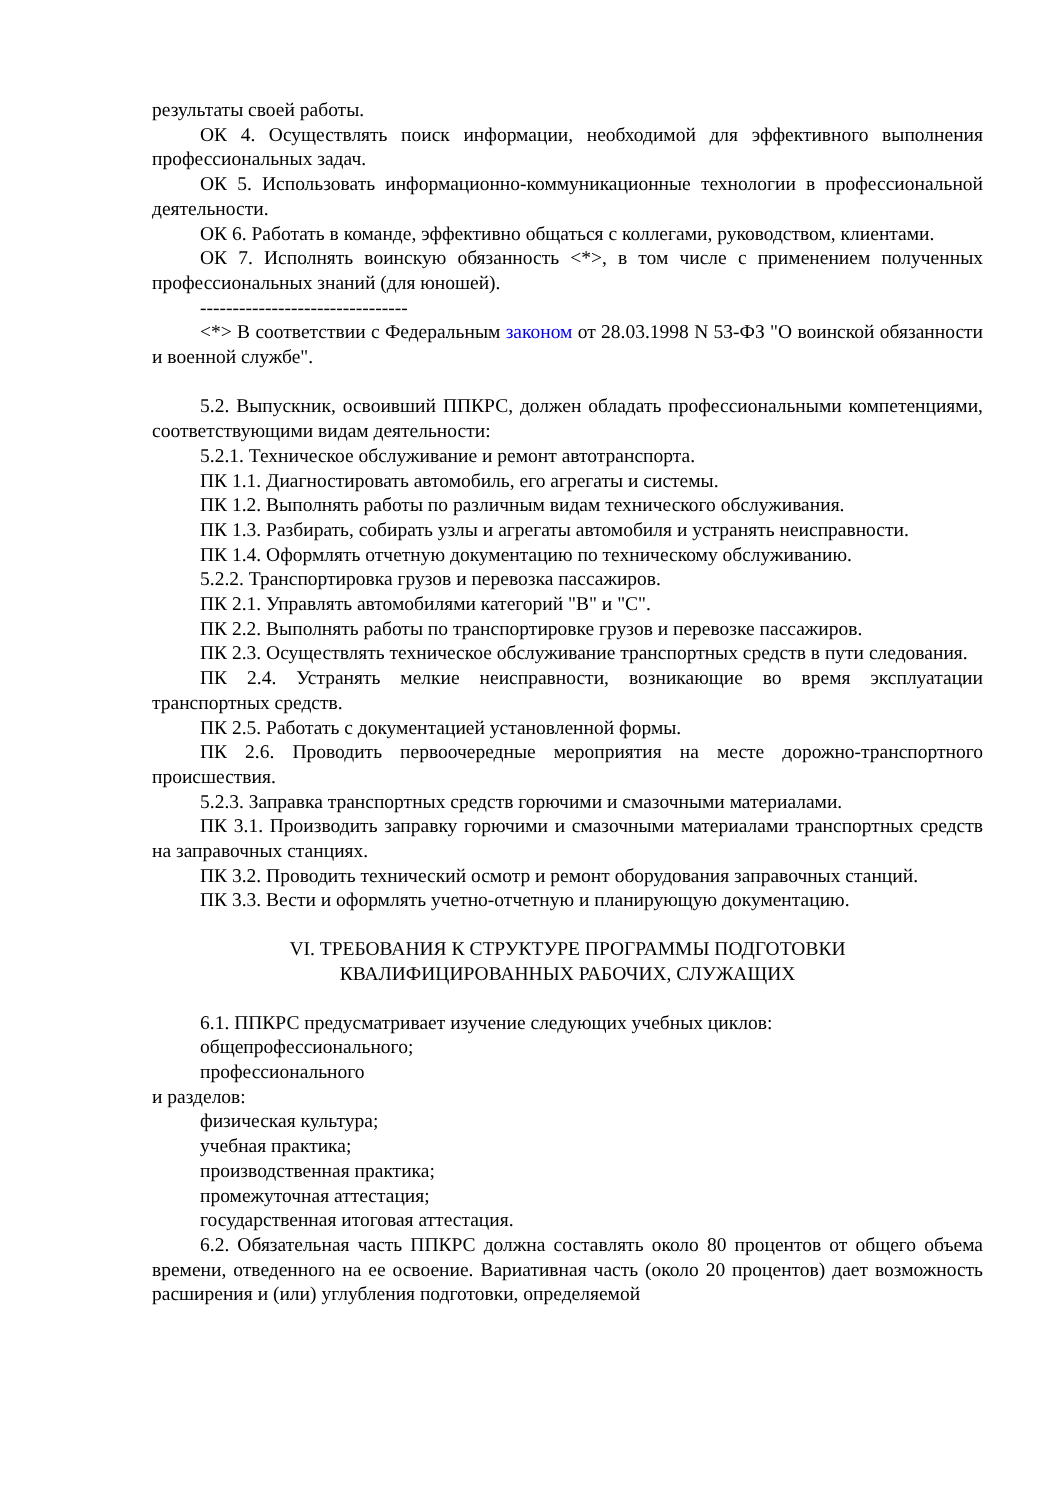результаты своей работы.
ОК 4. Осуществлять поиск информации, необходимой для эффективного выполнения профессиональных задач.
ОК 5. Использовать информационно-коммуникационные технологии в профессиональной деятельности.
ОК 6. Работать в команде, эффективно общаться с коллегами, руководством, клиентами.
ОК 7. Исполнять воинскую обязанность <*>, в том числе с применением полученных профессиональных знаний (для юношей).
--------------------------------
<*> В соответствии с Федеральным законом от 28.03.1998 N 53-ФЗ "О воинской обязанности и военной службе".
5.2. Выпускник, освоивший ППКРС, должен обладать профессиональными компетенциями, соответствующими видам деятельности:
5.2.1. Техническое обслуживание и ремонт автотранспорта.
ПК 1.1. Диагностировать автомобиль, его агрегаты и системы.
ПК 1.2. Выполнять работы по различным видам технического обслуживания.
ПК 1.3. Разбирать, собирать узлы и агрегаты автомобиля и устранять неисправности.
ПК 1.4. Оформлять отчетную документацию по техническому обслуживанию.
5.2.2. Транспортировка грузов и перевозка пассажиров.
ПК 2.1. Управлять автомобилями категорий "B" и "C".
ПК 2.2. Выполнять работы по транспортировке грузов и перевозке пассажиров.
ПК 2.3. Осуществлять техническое обслуживание транспортных средств в пути следования.
ПК 2.4. Устранять мелкие неисправности, возникающие во время эксплуатации транспортных средств.
ПК 2.5. Работать с документацией установленной формы.
ПК 2.6. Проводить первоочередные мероприятия на месте дорожно-транспортного происшествия.
5.2.3. Заправка транспортных средств горючими и смазочными материалами.
ПК 3.1. Производить заправку горючими и смазочными материалами транспортных средств на заправочных станциях.
ПК 3.2. Проводить технический осмотр и ремонт оборудования заправочных станций.
ПК 3.3. Вести и оформлять учетно-отчетную и планирующую документацию.
VI. ТРЕБОВАНИЯ К СТРУКТУРЕ ПРОГРАММЫ ПОДГОТОВКИ
КВАЛИФИЦИРОВАННЫХ РАБОЧИХ, СЛУЖАЩИХ
6.1. ППКРС предусматривает изучение следующих учебных циклов:
общепрофессионального;
профессионального
и разделов:
физическая культура;
учебная практика;
производственная практика;
промежуточная аттестация;
государственная итоговая аттестация.
6.2. Обязательная часть ППКРС должна составлять около 80 процентов от общего объема времени, отведенного на ее освоение. Вариативная часть (около 20 процентов) дает возможность расширения и (или) углубления подготовки, определяемой